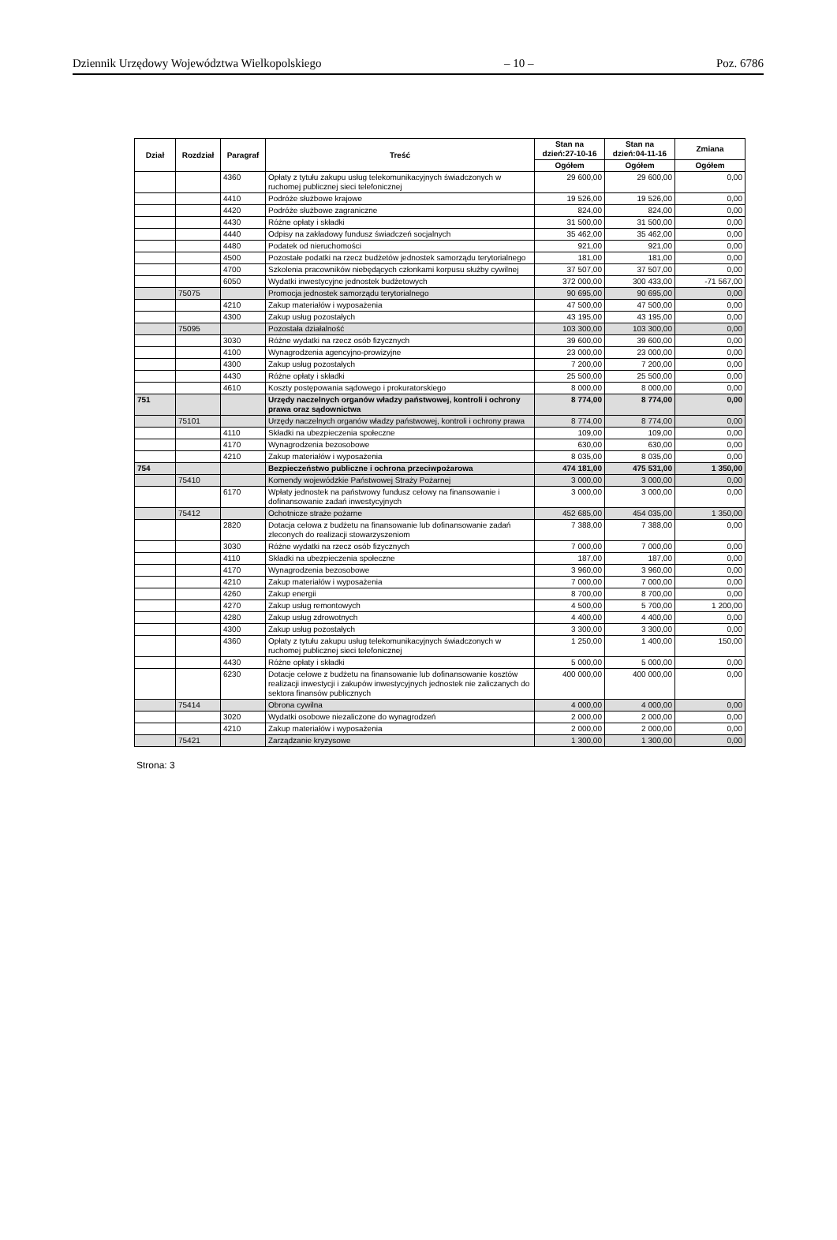Dziennik Urzędowy Województwa Wielkopolskiego – 10 – Poz. 6786
| Dział | Rozdział | Paragraf | Treść | Stan na dzień:27-10-16 | Stan na dzień:04-11-16 | Zmiana |
| --- | --- | --- | --- | --- | --- | --- |
| | | | | Ogółem | Ogółem | Ogółem |
| | | 4360 | Opłaty z tytułu zakupu usług telekomunikacyjnych świadczonych w ruchomej publicznej sieci telefonicznej | 29 600,00 | 29 600,00 | 0,00 |
| | | 4410 | Podróże służbowe krajowe | 19 526,00 | 19 526,00 | 0,00 |
| | | 4420 | Podróże służbowe zagraniczne | 824,00 | 824,00 | 0,00 |
| | | 4430 | Różne opłaty i składki | 31 500,00 | 31 500,00 | 0,00 |
| | | 4440 | Odpisy na zakładowy fundusz świadczeń socjalnych | 35 462,00 | 35 462,00 | 0,00 |
| | | 4480 | Podatek od nieruchomości | 921,00 | 921,00 | 0,00 |
| | | 4500 | Pozostałe podatki na rzecz budżetów jednostek samorządu terytorialnego | 181,00 | 181,00 | 0,00 |
| | | 4700 | Szkolenia pracowników niebędących członkami korpusu służby cywilnej | 37 507,00 | 37 507,00 | 0,00 |
| | | 6050 | Wydatki inwestycyjne jednostek budżetowych | 372 000,00 | 300 433,00 | -71 567,00 |
| | 75075 | | Promocja jednostek samorządu terytorialnego | 90 695,00 | 90 695,00 | 0,00 |
| | | 4210 | Zakup materiałów i wyposażenia | 47 500,00 | 47 500,00 | 0,00 |
| | | 4300 | Zakup usług pozostałych | 43 195,00 | 43 195,00 | 0,00 |
| | 75095 | | Pozostała działalność | 103 300,00 | 103 300,00 | 0,00 |
| | | 3030 | Różne wydatki na rzecz osób fizycznych | 39 600,00 | 39 600,00 | 0,00 |
| | | 4100 | Wynagrodzenia agencyjno-prowizyjne | 23 000,00 | 23 000,00 | 0,00 |
| | | 4300 | Zakup usług pozostałych | 7 200,00 | 7 200,00 | 0,00 |
| | | 4430 | Różne opłaty i składki | 25 500,00 | 25 500,00 | 0,00 |
| | | 4610 | Koszty postępowania sądowego i prokuratorskiego | 8 000,00 | 8 000,00 | 0,00 |
| 751 | | | Urzędy naczelnych organów władzy państwowej, kontroli i ochrony prawa oraz sądownictwa | 8 774,00 | 8 774,00 | 0,00 |
| | 75101 | | Urzędy naczelnych organów władzy państwowej, kontroli i ochrony prawa | 8 774,00 | 8 774,00 | 0,00 |
| | | 4110 | Składki na ubezpieczenia społeczne | 109,00 | 109,00 | 0,00 |
| | | 4170 | Wynagrodzenia bezosobowe | 630,00 | 630,00 | 0,00 |
| | | 4210 | Zakup materiałów i wyposażenia | 8 035,00 | 8 035,00 | 0,00 |
| 754 | | | Bezpieczeństwo publiczne i ochrona przeciwpożarowa | 474 181,00 | 475 531,00 | 1 350,00 |
| | 75410 | | Komendy wojewódzkie Państwowej Straży Pożarnej | 3 000,00 | 3 000,00 | 0,00 |
| | | 6170 | Wpłaty jednostek na państwowy fundusz celowy na finansowanie i dofinansowanie zadań inwestycyjnych | 3 000,00 | 3 000,00 | 0,00 |
| | 75412 | | Ochotnicze straże pożarne | 452 685,00 | 454 035,00 | 1 350,00 |
| | | 2820 | Dotacja celowa z budżetu na finansowanie lub dofinansowanie zadań zleconych do realizacji stowarzyszeniom | 7 388,00 | 7 388,00 | 0,00 |
| | | 3030 | Różne wydatki na rzecz osób fizycznych | 7 000,00 | 7 000,00 | 0,00 |
| | | 4110 | Składki na ubezpieczenia społeczne | 187,00 | 187,00 | 0,00 |
| | | 4170 | Wynagrodzenia bezosobowe | 3 960,00 | 3 960,00 | 0,00 |
| | | 4210 | Zakup materiałów i wyposażenia | 7 000,00 | 7 000,00 | 0,00 |
| | | 4260 | Zakup energii | 8 700,00 | 8 700,00 | 0,00 |
| | | 4270 | Zakup usług remontowych | 4 500,00 | 5 700,00 | 1 200,00 |
| | | 4280 | Zakup usług zdrowotnych | 4 400,00 | 4 400,00 | 0,00 |
| | | 4300 | Zakup usług pozostałych | 3 300,00 | 3 300,00 | 0,00 |
| | | 4360 | Opłaty z tytułu zakupu usług telekomunikacyjnych świadczonych w ruchomej publicznej sieci telefonicznej | 1 250,00 | 1 400,00 | 150,00 |
| | | 4430 | Różne opłaty i składki | 5 000,00 | 5 000,00 | 0,00 |
| | | 6230 | Dotacje celowe z budżetu na finansowanie lub dofinansowanie kosztów realizacji inwestycji i zakupów inwestycyjnych jednostek nie zaliczanych do sektora finansów publicznych | 400 000,00 | 400 000,00 | 0,00 |
| | 75414 | | Obrona cywilna | 4 000,00 | 4 000,00 | 0,00 |
| | | 3020 | Wydatki osobowe niezaliczone do wynagrodzeń | 2 000,00 | 2 000,00 | 0,00 |
| | | 4210 | Zakup materiałów i wyposażenia | 2 000,00 | 2 000,00 | 0,00 |
| | 75421 | | Zarządzanie kryzysowe | 1 300,00 | 1 300,00 | 0,00 |
Strona: 3